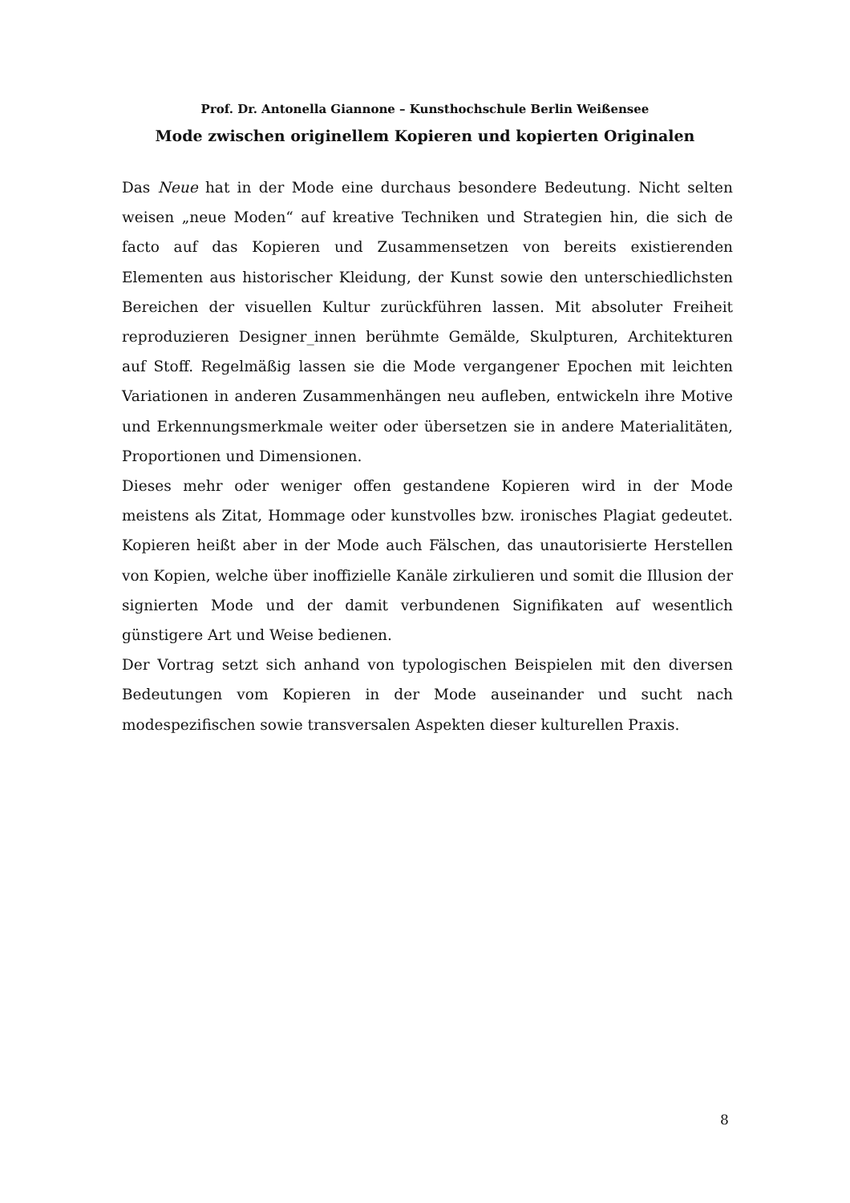Prof. Dr. Antonella Giannone – Kunsthochschule Berlin Weißensee
Mode zwischen originellem Kopieren und kopierten Originalen
Das Neue hat in der Mode eine durchaus besondere Bedeutung. Nicht selten weisen „neue Moden“ auf kreative Techniken und Strategien hin, die sich de facto auf das Kopieren und Zusammensetzen von bereits existierenden Elementen aus historischer Kleidung, der Kunst sowie den unterschiedlichsten Bereichen der visuellen Kultur zurückführen lassen. Mit absoluter Freiheit reproduzieren Designer_innen berühmte Gemälde, Skulpturen, Architekturen auf Stoff. Regelmäßig lassen sie die Mode vergangener Epochen mit leichten Variationen in anderen Zusammenhängen neu aufleben, entwickeln ihre Motive und Erkennungsmerkmale weiter oder übersetzen sie in andere Materialitäten, Proportionen und Dimensionen.
Dieses mehr oder weniger offen gestandene Kopieren wird in der Mode meistens als Zitat, Hommage oder kunstvolles bzw. ironisches Plagiat gedeutet. Kopieren heißt aber in der Mode auch Fälschen, das unautorisierte Herstellen von Kopien, welche über inoffizielle Kanäle zirkulieren und somit die Illusion der signierten Mode und der damit verbundenen Signifikaten auf wesentlich günstigere Art und Weise bedienen.
Der Vortrag setzt sich anhand von typologischen Beispielen mit den diversen Bedeutungen vom Kopieren in der Mode auseinander und sucht nach modespezifischen sowie transversalen Aspekten dieser kulturellen Praxis.
8